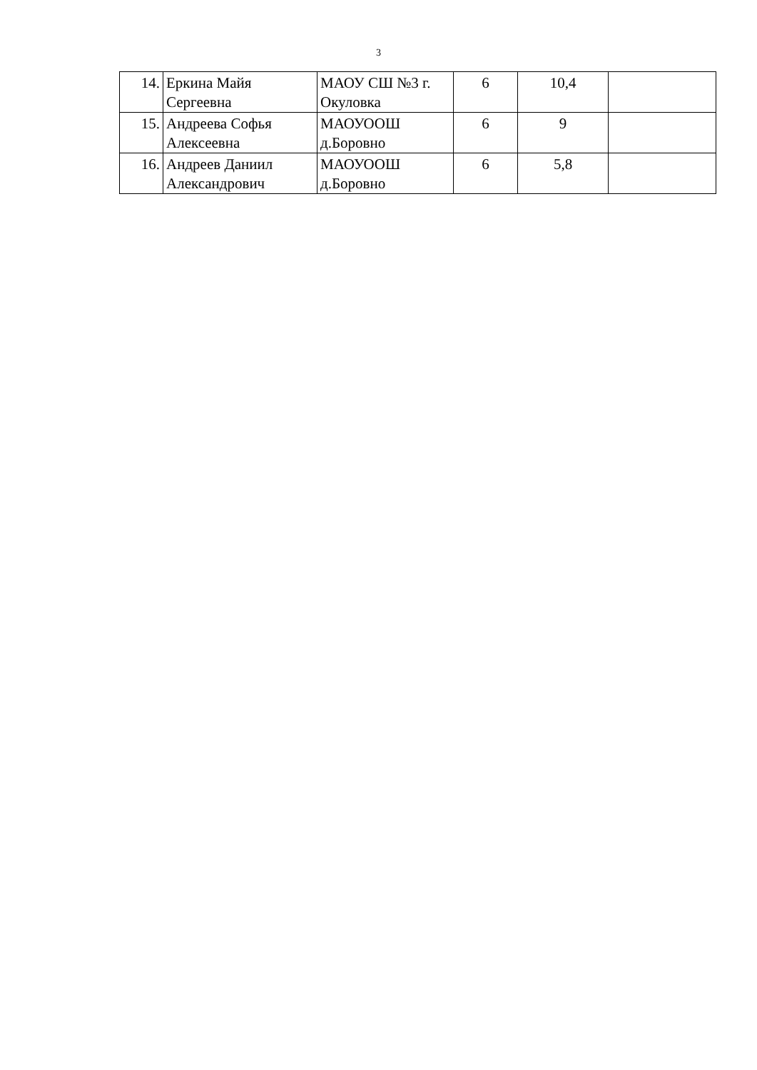3
| 14. | Еркина Майя Сергеевна | МАОУ СШ №3 г. Окуловка | 6 | 10,4 | |
| 15. | Андреева Софья Алексеевна | МАОУООШ д.Боровно | 6 | 9 | |
| 16. | Андреев Даниил Александрович | МАОУООШ д.Боровно | 6 | 5,8 | |